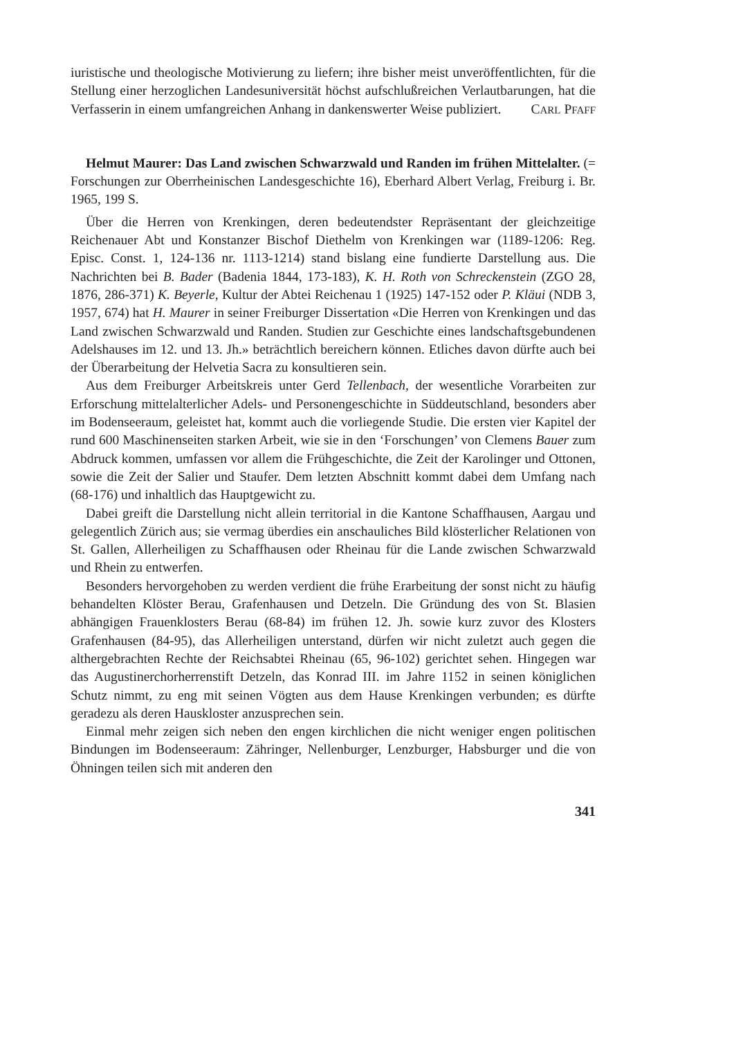iuristische und theologische Motivierung zu liefern; ihre bisher meist unveröffentlichten, für die Stellung einer herzoglichen Landesuniversität höchst aufschlußreichen Verlautbarungen, hat die Verfasserin in einem umfangreichen Anhang in dankenswerter Weise publiziert. CARL PFAFF
Helmut Maurer: Das Land zwischen Schwarzwald und Randen im frühen Mittelalter. (= Forschungen zur Oberrheinischen Landesgeschichte 16), Eberhard Albert Verlag, Freiburg i. Br. 1965, 199 S.
Über die Herren von Krenkingen, deren bedeutendster Repräsentant der gleichzeitige Reichenauer Abt und Konstanzer Bischof Diethelm von Krenkingen war (1189-1206: Reg. Episc. Const. 1, 124-136 nr. 1113-1214) stand bislang eine fundierte Darstellung aus. Die Nachrichten bei B. Bader (Badenia 1844, 173-183), K. H. Roth von Schreckenstein (ZGO 28, 1876, 286-371) K. Beyerle, Kultur der Abtei Reichenau 1 (1925) 147-152 oder P. Kläui (NDB 3, 1957, 674) hat H. Maurer in seiner Freiburger Dissertation «Die Herren von Krenkingen und das Land zwischen Schwarzwald und Randen. Studien zur Geschichte eines landschaftsgebundenen Adelshauses im 12. und 13. Jh.» beträchtlich bereichern können. Etliches davon dürfte auch bei der Überarbeitung der Helvetia Sacra zu konsultieren sein.
Aus dem Freiburger Arbeitskreis unter Gerd Tellenbach, der wesentliche Vorarbeiten zur Erforschung mittelalterlicher Adels- und Personengeschichte in Süddeutschland, besonders aber im Bodenseeraum, geleistet hat, kommt auch die vorliegende Studie. Die ersten vier Kapitel der rund 600 Maschinenseiten starken Arbeit, wie sie in den ‘Forschungen’ von Clemens Bauer zum Abdruck kommen, umfassen vor allem die Frühgeschichte, die Zeit der Karolinger und Ottonen, sowie die Zeit der Salier und Staufer. Dem letzten Abschnitt kommt dabei dem Umfang nach (68-176) und inhaltlich das Hauptgewicht zu.
Dabei greift die Darstellung nicht allein territorial in die Kantone Schaffhausen, Aargau und gelegentlich Zürich aus; sie vermag überdies ein anschauliches Bild klösterlicher Relationen von St. Gallen, Allerheiligen zu Schaffhausen oder Rheinau für die Lande zwischen Schwarzwald und Rhein zu entwerfen.
Besonders hervorgehoben zu werden verdient die frühe Erarbeitung der sonst nicht zu häufig behandelten Klöster Berau, Grafenhausen und Detzeln. Die Gründung des von St. Blasien abhängigen Frauenklosters Berau (68-84) im frühen 12. Jh. sowie kurz zuvor des Klosters Grafenhausen (84-95), das Allerheiligen unterstand, dürfen wir nicht zuletzt auch gegen die althergebrachten Rechte der Reichsabtei Rheinau (65, 96-102) gerichtet sehen. Hingegen war das Augustinerchorherrenstift Detzeln, das Konrad III. im Jahre 1152 in seinen königlichen Schutz nimmt, zu eng mit seinen Vögten aus dem Hause Krenkingen verbunden; es dürfte geradezu als deren Hauskloster anzusprechen sein.
Einmal mehr zeigen sich neben den engen kirchlichen die nicht weniger engen politischen Bindungen im Bodenseeraum: Zähringer, Nellenburger, Lenzburger, Habsburger und die von Öhningen teilen sich mit anderen den
341